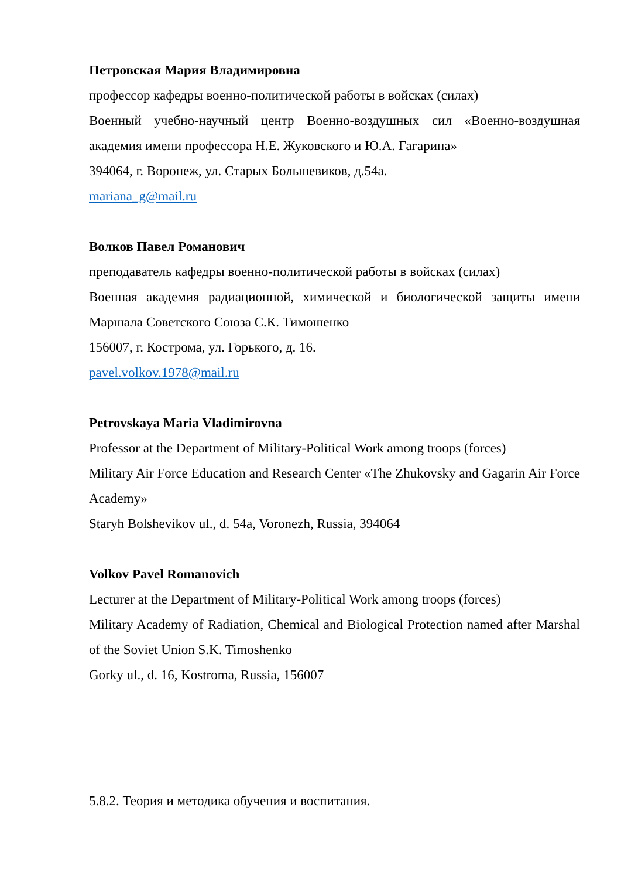Петровская Мария Владимировна
профессор кафедры военно-политической работы в войсках (силах)
Военный учебно-научный центр Военно-воздушных сил «Военно-воздушная академия имени профессора Н.Е. Жуковского и Ю.А. Гагарина»
394064, г. Воронеж, ул. Старых Большевиков, д.54а.
mariana_g@mail.ru
Волков Павел Романович
преподаватель кафедры военно-политической работы в войсках (силах)
Военная академия радиационной, химической и биологической защиты имени Маршала Советского Союза С.К. Тимошенко
156007, г. Кострома, ул. Горького, д. 16.
pavel.volkov.1978@mail.ru
Petrovskaya Maria Vladimirovna
Professor at the Department of Military-Political Work among troops (forces)
Military Air Force Education and Research Center «The Zhukovsky and Gagarin Air Force Academy»
Staryh Bolshevikov ul., d. 54a, Voronezh, Russia, 394064
Volkov Pavel Romanovich
Lecturer at the Department of Military-Political Work among troops (forces)
Military Academy of Radiation, Chemical and Biological Protection named after Marshal of the Soviet Union S.K. Timoshenko
Gorky ul., d. 16, Kostroma, Russia, 156007
5.8.2. Теория и методика обучения и воспитания.